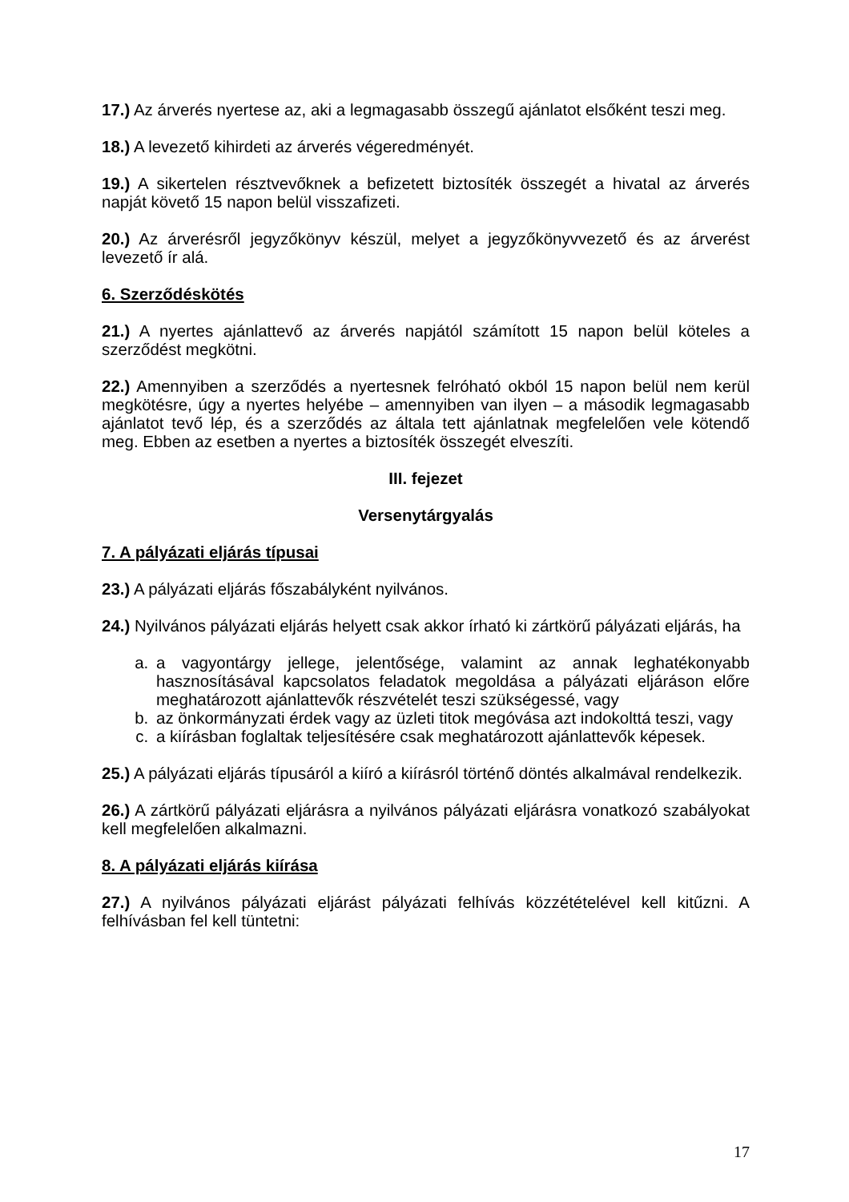17.) Az árverés nyertese az, aki a legmagasabb összegű ajánlatot elsőként teszi meg.
18.) A levezető kihirdeti az árverés végeredményét.
19.) A sikertelen résztvevőknek a befizetett biztosíték összegét a hivatal az árverés napját követő 15 napon belül visszafizeti.
20.) Az árverésről jegyzőkönyv készül, melyet a jegyzőkönyvvezető és az árverést levezető ír alá.
6. Szerződéskötés
21.) A nyertes ajánlattevő az árverés napjától számított 15 napon belül köteles a szerződést megkötni.
22.) Amennyiben a szerződés a nyertesnek felróható okból 15 napon belül nem kerül megkötésre, úgy a nyertes helyébe – amennyiben van ilyen – a második legmagasabb ajánlatot tevő lép, és a szerződés az általa tett ajánlatnak megfelelően vele kötendő meg. Ebben az esetben a nyertes a biztosíték összegét elveszíti.
III. fejezet
Versenytárgyalás
7. A pályázati eljárás típusai
23.) A pályázati eljárás főszabályként nyilvános.
24.) Nyilvános pályázati eljárás helyett csak akkor írható ki zártkörű pályázati eljárás, ha
a. a vagyontárgy jellege, jelentősége, valamint az annak leghatékonyabb hasznosításával kapcsolatos feladatok megoldása a pályázati eljáráson előre meghatározott ajánlattevők részvételét teszi szükségessé, vagy
b. az önkormányzati érdek vagy az üzleti titok megóvása azt indokolttá teszi, vagy
c. a kiírásban foglaltak teljesítésére csak meghatározott ajánlattevők képesek.
25.) A pályázati eljárás típusáról a kiíró a kiírásról történő döntés alkalmával rendelkezik.
26.) A zártkörű pályázati eljárásra a nyilvános pályázati eljárásra vonatkozó szabályokat kell megfelelően alkalmazni.
8. A pályázati eljárás kiírása
27.) A nyilvános pályázati eljárást pályázati felhívás közzétételével kell kitűzni. A felhívásban fel kell tüntetni:
17